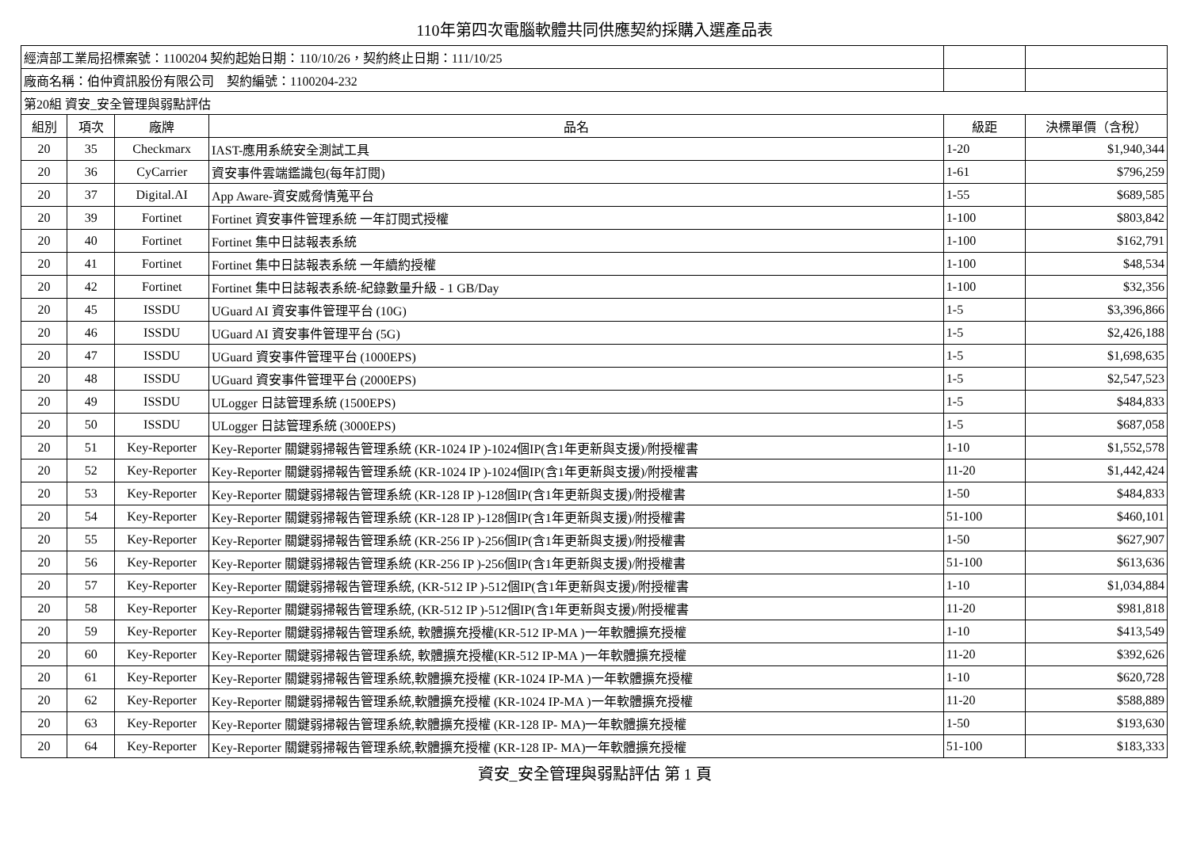110年第四次電腦軟體共同供應契約採購入選產品表
| 經濟部工業局招標案號：1100204 契約起始日期：110/10/26，契約終止日期：111/10/25 | | | | | |
| 廠商名稱：伯仲資訊股份有限公司 契約編號：1100204-232 | | | | | |
| 第20組 資安_安全管理與弱點評估 | | | | | |
| 組別 | 項次 | 廠牌 | 品名 | 級距 | 決標單價（含稅） |
| 20 | 35 | Checkmarx | IAST-應用系統安全測試工具 | 1-20 | $1,940,344 |
| 20 | 36 | CyCarrier | 資安事件雲端鑑識包(每年訂閱) | 1-61 | $796,259 |
| 20 | 37 | Digital.AI | App Aware-資安威脅情蒐平台 | 1-55 | $689,585 |
| 20 | 39 | Fortinet | Fortinet 資安事件管理系統 一年訂閱式授權 | 1-100 | $803,842 |
| 20 | 40 | Fortinet | Fortinet 集中日誌報表系統 | 1-100 | $162,791 |
| 20 | 41 | Fortinet | Fortinet 集中日誌報表系統 一年續約授權 | 1-100 | $48,534 |
| 20 | 42 | Fortinet | Fortinet 集中日誌報表系統-紀錄數量升級 - 1 GB/Day | 1-100 | $32,356 |
| 20 | 45 | ISSDU | UGuard AI 資安事件管理平台 (10G) | 1-5 | $3,396,866 |
| 20 | 46 | ISSDU | UGuard AI 資安事件管理平台 (5G) | 1-5 | $2,426,188 |
| 20 | 47 | ISSDU | UGuard 資安事件管理平台 (1000EPS) | 1-5 | $1,698,635 |
| 20 | 48 | ISSDU | UGuard 資安事件管理平台 (2000EPS) | 1-5 | $2,547,523 |
| 20 | 49 | ISSDU | ULogger 日誌管理系統 (1500EPS) | 1-5 | $484,833 |
| 20 | 50 | ISSDU | ULogger 日誌管理系統 (3000EPS) | 1-5 | $687,058 |
| 20 | 51 | Key-Reporter | Key-Reporter 關鍵弱掃報告管理系統 (KR-1024 IP )-1024個IP(含1年更新與支援)/附授權書 | 1-10 | $1,552,578 |
| 20 | 52 | Key-Reporter | Key-Reporter 關鍵弱掃報告管理系統 (KR-1024 IP )-1024個IP(含1年更新與支援)/附授權書 | 11-20 | $1,442,424 |
| 20 | 53 | Key-Reporter | Key-Reporter 關鍵弱掃報告管理系統 (KR-128 IP )-128個IP(含1年更新與支援)/附授權書 | 1-50 | $484,833 |
| 20 | 54 | Key-Reporter | Key-Reporter 關鍵弱掃報告管理系統 (KR-128 IP )-128個IP(含1年更新與支援)/附授權書 | 51-100 | $460,101 |
| 20 | 55 | Key-Reporter | Key-Reporter 關鍵弱掃報告管理系統 (KR-256 IP )-256個IP(含1年更新與支援)/附授權書 | 1-50 | $627,907 |
| 20 | 56 | Key-Reporter | Key-Reporter 關鍵弱掃報告管理系統 (KR-256 IP )-256個IP(含1年更新與支援)/附授權書 | 51-100 | $613,636 |
| 20 | 57 | Key-Reporter | Key-Reporter 關鍵弱掃報告管理系統, (KR-512 IP )-512個IP(含1年更新與支援)/附授權書 | 1-10 | $1,034,884 |
| 20 | 58 | Key-Reporter | Key-Reporter 關鍵弱掃報告管理系統, (KR-512 IP )-512個IP(含1年更新與支援)/附授權書 | 11-20 | $981,818 |
| 20 | 59 | Key-Reporter | Key-Reporter 關鍵弱掃報告管理系統, 軟體擴充授權(KR-512 IP-MA )一年軟體擴充授權 | 1-10 | $413,549 |
| 20 | 60 | Key-Reporter | Key-Reporter 關鍵弱掃報告管理系統, 軟體擴充授權(KR-512 IP-MA )一年軟體擴充授權 | 11-20 | $392,626 |
| 20 | 61 | Key-Reporter | Key-Reporter 關鍵弱掃報告管理系統,軟體擴充授權 (KR-1024 IP-MA )一年軟體擴充授權 | 1-10 | $620,728 |
| 20 | 62 | Key-Reporter | Key-Reporter 關鍵弱掃報告管理系統,軟體擴充授權 (KR-1024 IP-MA )一年軟體擴充授權 | 11-20 | $588,889 |
| 20 | 63 | Key-Reporter | Key-Reporter 關鍵弱掃報告管理系統,軟體擴充授權 (KR-128 IP- MA)一年軟體擴充授權 | 1-50 | $193,630 |
| 20 | 64 | Key-Reporter | Key-Reporter 關鍵弱掃報告管理系統,軟體擴充授權 (KR-128 IP- MA)一年軟體擴充授權 | 51-100 | $183,333 |
資安_安全管理與弱點評估 第 1 頁